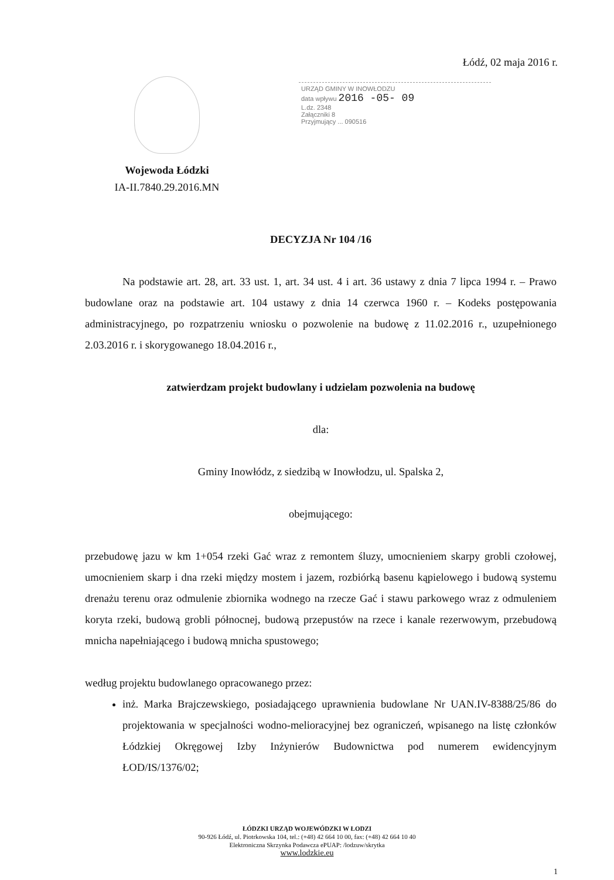Łódź, 02 maja 2016 r.
Wojewoda Łódzki
IA-II.7840.29.2016.MN
URZĄD GMINY W INOWŁODZU
data wpływu 2016 -05- 09
L.dz. 2348
Załączniki 8
Przyjmujący ... 090516
DECYZJA Nr 104 /16
Na podstawie art. 28, art. 33 ust. 1, art. 34 ust. 4 i art. 36 ustawy z dnia 7 lipca 1994 r. – Prawo budowlane oraz na podstawie art. 104 ustawy z dnia 14 czerwca 1960 r. – Kodeks postępowania administracyjnego, po rozpatrzeniu wniosku o pozwolenie na budowę z 11.02.2016 r., uzupełnionego 2.03.2016 r. i skorygowanego 18.04.2016 r.,
zatwierdzam projekt budowlany i udzielam pozwolenia na budowę
dla:
Gminy Inowłódz, z siedzibą w Inowłodzu, ul. Spalska 2,
obejmującego:
przebudowę jazu w km 1+054 rzeki Gać wraz z remontem śluzy, umocnieniem skarpy grobli czołowej, umocnieniem skarp i dna rzeki między mostem i jazem, rozbiórką basenu kąpielowego i budową systemu drenażu terenu oraz odmulenie zbiornika wodnego na rzecze Gać i stawu parkowego wraz z odmuleniem koryta rzeki, budową grobli północnej, budową przepustów na rzece i kanale rezerwowym, przebudową mnicha napełniającego i budową mnicha spustowego;
według projektu budowlanego opracowanego przez:
inż. Marka Brajczewskiego, posiadającego uprawnienia budowlane Nr UAN.IV-8388/25/86 do projektowania w specjalności wodno-melioracyjnej bez ograniczeń, wpisanego na listę członków Łódzkiej Okręgowej Izby Inżynierów Budownictwa pod numerem ewidencyjnym ŁOD/IS/1376/02;
ŁÓDZKI URZĄD WOJEWÓDZKI W ŁODZI
90-926 Łódź, ul. Piotrkowska 104, tel.: (+48) 42 664 10 00, fax: (+48) 42 664 10 40
Elektroniczna Skrzynka Podawcza ePUAP: /lodzuw/skrytka
www.lodzkie.eu
1